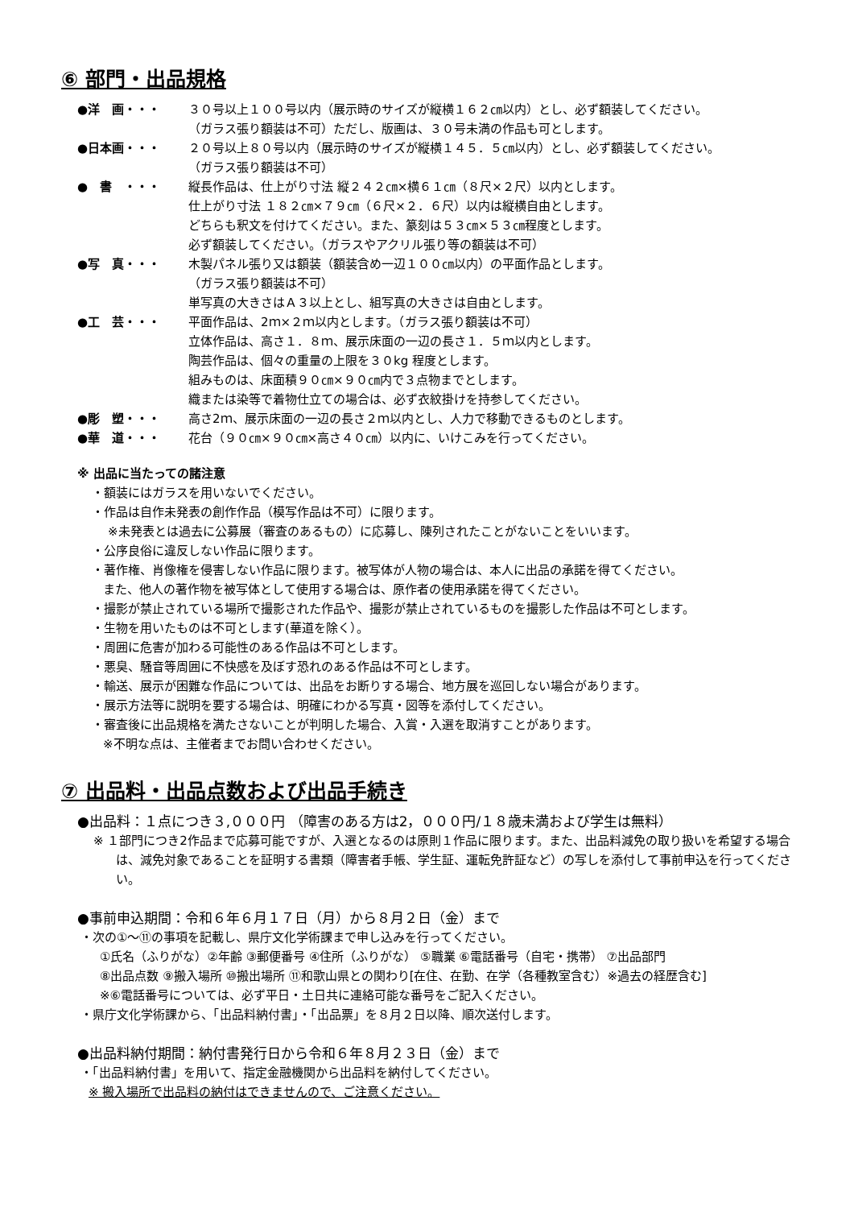⑥ 部門・出品規格
●洋　画・・・ ３０号以上１００号以内（展示時のサイズが縦横１６２㎝以内）とし、必ず額装してください。
（ガラス張り額装は不可）ただし、版画は、３０号未満の作品も可とします。
●日本画・・・ ２０号以上８０号以内（展示時のサイズが縦横１４５．５㎝以内）とし、必ず額装してください。
（ガラス張り額装は不可）
●　書　・・・ 縦長作品は、仕上がり寸法 縦２４２㎝×横６１㎝（８尺×２尺）以内とします。
仕上がり寸法 １８２㎝×７９㎝（６尺×２．６尺）以内は縦横自由とします。
どちらも釈文を付けてください。また、篆刻は５３㎝×５３㎝程度とします。
必ず額装してください。（ガラスやアクリル張り等の額装は不可）
●写　真・・・ 木製パネル張り又は額装（額装含め一辺１００㎝以内）の平面作品とします。
（ガラス張り額装は不可）
単写真の大きさはＡ３以上とし、組写真の大きさは自由とします。
●工　芸・・・ 平面作品は、2ｍ×２ｍ以内とします。（ガラス張り額装は不可）
立体作品は、高さ１．８ｍ、展示床面の一辺の長さ１．５ｍ以内とします。
陶芸作品は、個々の重量の上限を３０kg 程度とします。
組みものは、床面積９０㎝×９０㎝内で３点物までとします。
織または染等で着物仕立ての場合は、必ず衣紋掛けを持参してください。
●彫　塑・・・ 高さ2ｍ、展示床面の一辺の長さ２ｍ以内とし、人力で移動できるものとします。
●華　道・・・ 花台（９０㎝×９０㎝×高さ４０㎝）以内に、いけこみを行ってください。
※ 出品に当たっての諸注意
・額装にはガラスを用いないでください。
・作品は自作未発表の創作作品（模写作品は不可）に限ります。
※未発表とは過去に公募展（審査のあるもの）に応募し、陳列されたことがないことをいいます。
・公序良俗に違反しない作品に限ります。
・著作権、肖像権を侵害しない作品に限ります。被写体が人物の場合は、本人に出品の承諾を得てください。
また、他人の著作物を被写体として使用する場合は、原作者の使用承諾を得てください。
・撮影が禁止されている場所で撮影された作品や、撮影が禁止されているものを撮影した作品は不可とします。
・生物を用いたものは不可とします(華道を除く）。
・周囲に危害が加わる可能性のある作品は不可とします。
・悪臭、騒音等周囲に不快感を及ぼす恐れのある作品は不可とします。
・輸送、展示が困難な作品については、出品をお断りする場合、地方展を巡回しない場合があります。
・展示方法等に説明を要する場合は、明確にわかる写真・図等を添付してください。
・審査後に出品規格を満たさないことが判明した場合、入賞・入選を取消すことがあります。
※不明な点は、主催者までお問い合わせください。
⑦ 出品料・出品点数および出品手続き
●出品料：１点につき３,０００円 （障害のある方は2，０００円/１８歳未満および学生は無料）
※ １部門につき2作品まで応募可能ですが、入選となるのは原則１作品に限ります。また、出品料減免の取り扱いを希望する場合は、減免対象であることを証明する書類（障害者手帳、学生証、運転免許証など）の写しを添付して事前申込を行ってください。
●事前申込期間：令和６年６月１７日（月）から８月２日（金）まで
・次の①～⑪の事項を記載し、県庁文化学術課まで申し込みを行ってください。
①氏名（ふりがな）②年齢 ③郵便番号 ④住所（ふりがな） ⑤職業 ⑥電話番号（自宅・携帯） ⑦出品部門
⑧出品点数 ⑨搬入場所 ⑩搬出場所 ⑪和歌山県との関わり[在住、在勤、在学（各種教室含む）※過去の経歴含む]
※⑥電話番号については、必ず平日・土日共に連絡可能な番号をご記入ください。
・県庁文化学術課から、「出品料納付書」・「出品票」を８月２日以降、順次送付します。
●出品料納付期間：納付書発行日から令和６年８月２３日（金）まで
・「出品料納付書」を用いて、指定金融機関から出品料を納付してください。
※ 搬入場所で出品料の納付はできませんので、ご注意ください。